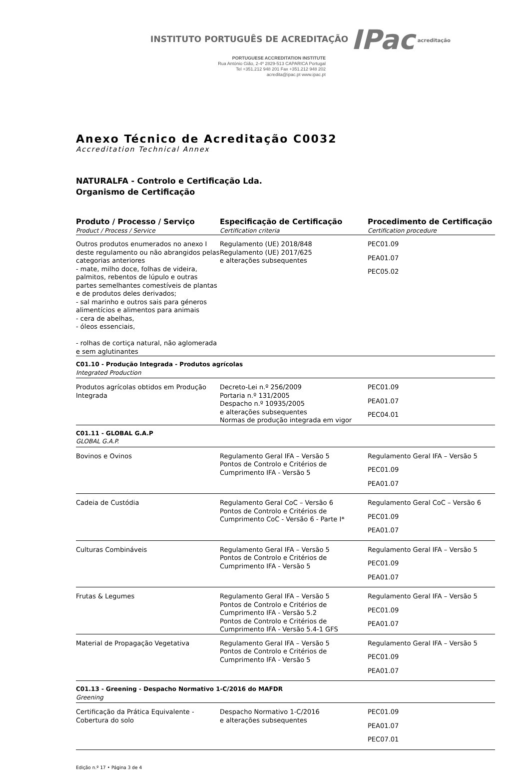INSTITUTO PORTUGUÊS DE ACREDITAÇÃO IPac acreditação
PORTUGUESE ACCREDITATION INSTITUTE
Rua António Gião, 2-4º 2829-513 CAPARICA Portugal
Tel +351.212 948 201 Fax +351.212 948 202
acredita@ipac.pt www.ipac.pt
Anexo Técnico de Acreditação C0032
Accreditation Technical Annex
NATURALFA - Controlo e Certificação Lda.
Organismo de Certificação
| Produto / Processo / Serviço Product / Process / Service | Especificação de Certificação Certification criteria | Procedimento de Certificação Certification procedure |
| --- | --- | --- |
| Outros produtos enumerados no anexo I deste regulamento ou não abrangidos pelas categorias anteriores - mate, milho doce, folhas de videira, palmitos, rebentos de lúpulo e outras partes semelhantes comestíveis de plantas e de produtos deles derivados; - sal marinho e outros sais para géneros alimentícios e alimentos para animais - cera de abelhas, - óleos essenciais, - rolhas de cortiça natural, não aglomerada e sem aglutinantes | Regulamento (UE) 2018/848 Regulamento (UE) 2017/625 e alterações subsequentes | PEC01.09 PEA01.07 PEC05.02 |
| C01.10 - Produção Integrada - Produtos agrícolas Integrated Production | | |
| Produtos agrícolas obtidos em Produção Integrada | Decreto-Lei n.º 256/2009 Portaria n.º 131/2005 Despacho n.º 10935/2005 e alterações subsequentes Normas de produção integrada em vigor | PEC01.09 PEA01.07 PEC04.01 |
| C01.11 - GLOBAL G.A.P GLOBAL G.A.P. | | |
| Bovinos e Ovinos | Regulamento Geral IFA – Versão 5 Pontos de Controlo e Critérios de Cumprimento IFA - Versão 5 | Regulamento Geral IFA – Versão 5 PEC01.09 PEA01.07 |
| Cadeia de Custódia | Regulamento Geral CoC – Versão 6 Pontos de Controlo e Critérios de Cumprimento CoC - Versão 6 - Parte I* | Regulamento Geral CoC – Versão 6 PEC01.09 PEA01.07 |
| Culturas Combináveis | Regulamento Geral IFA – Versão 5 Pontos de Controlo e Critérios de Cumprimento IFA - Versão 5 | Regulamento Geral IFA – Versão 5 PEC01.09 PEA01.07 |
| Frutas & Legumes | Regulamento Geral IFA – Versão 5 Pontos de Controlo e Critérios de Cumprimento IFA - Versão 5.2 Pontos de Controlo e Critérios de Cumprimento IFA - Versão 5.4-1 GFS | Regulamento Geral IFA – Versão 5 PEC01.09 PEA01.07 |
| Material de Propagação Vegetativa | Regulamento Geral IFA – Versão 5 Pontos de Controlo e Critérios de Cumprimento IFA - Versão 5 | Regulamento Geral IFA – Versão 5 PEC01.09 PEA01.07 |
| C01.13 - Greening - Despacho Normativo 1-C/2016 do MAFDR Greening | | |
| Certificação da Prática Equivalente - Cobertura do solo | Despacho Normativo 1-C/2016 e alterações subsequentes | PEC01.09 PEA01.07 PEC07.01 |
Edição n.º 17 • Página 3 de 4